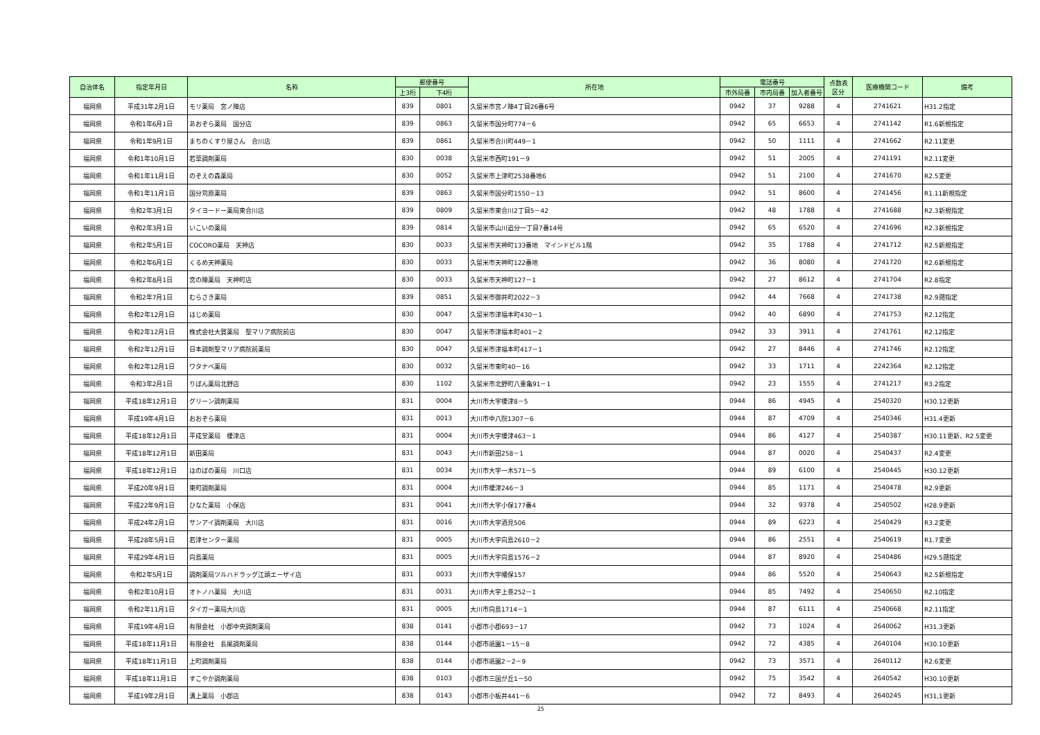| 自治体名 | 指定年月日 | 名称 | 郵便番号 | | 所在地 | 電話番号 | | | 点数表 区分 | 医療機関コード | 備考 |
| --- | --- | --- | --- | --- | --- | --- | --- | --- | --- | --- | --- |
| | | | 上3桁 | 下4桁 | | 市外局番 | 市内局番 | 加入者番号 | | | |
| 福岡県 | 平成31年2月1日 | モリ薬局 宮ノ陣店 | 839 | 0801 | 久留米市宮ノ陣4丁目26番6号 | 0942 | 37 | 9288 | 4 | 2741621 | H31.2指定 |
| 福岡県 | 令和1年6月1日 | あおぞら薬局 国分店 | 839 | 0863 | 久留米市国分町774－6 | 0942 | 65 | 6653 | 4 | 2741142 | R1.6新規指定 |
| 福岡県 | 令和1年9月1日 | まちのくすり屋さん 合川店 | 839 | 0861 | 久留米市合川町449－1 | 0942 | 50 | 1111 | 4 | 2741662 | R2.11変更 |
| 福岡県 | 令和1年10月1日 | 若草調剤薬局 | 830 | 0038 | 久留米市西町191－9 | 0942 | 51 | 2005 | 4 | 2741191 | R2.11変更 |
| 福岡県 | 令和1年11月1日 | のぞえの森薬局 | 830 | 0052 | 久留米市上津町2538番地6 | 0942 | 51 | 2100 | 4 | 2741670 | R2.5変更 |
| 福岡県 | 令和1年11月1日 | 国分苅原薬局 | 839 | 0863 | 久留米市国分町1550－13 | 0942 | 51 | 8600 | 4 | 2741456 | R1.11新規指定 |
| 福岡県 | 令和2年3月1日 | タイヨードー薬局東合川店 | 839 | 0809 | 久留米市東合川2丁目5－42 | 0942 | 48 | 1788 | 4 | 2741688 | R2.3新規指定 |
| 福岡県 | 令和2年3月1日 | いこいの薬局 | 839 | 0814 | 久留米市山川追分一丁目7番14号 | 0942 | 65 | 6520 | 4 | 2741696 | R2.3新規指定 |
| 福岡県 | 令和2年5月1日 | COCORO薬局 天神店 | 830 | 0033 | 久留米市天神町133番地 マインドビル1階 | 0942 | 35 | 1788 | 4 | 2741712 | R2.5新規指定 |
| 福岡県 | 令和2年6月1日 | くるめ天神薬局 | 830 | 0033 | 久留米市天神町122番地 | 0942 | 36 | 8080 | 4 | 2741720 | R2.6新規指定 |
| 福岡県 | 令和2年8月1日 | 宮の陣薬局 天神町店 | 830 | 0033 | 久留米市天神町127－1 | 0942 | 27 | 8612 | 4 | 2741704 | R2.8指定 |
| 福岡県 | 令和2年7月1日 | むらさき薬局 | 839 | 0851 | 久留米市御井町2022－3 | 0942 | 44 | 7668 | 4 | 2741738 | R2.9遡指定 |
| 福岡県 | 令和2年12月1日 | はじめ薬局 | 830 | 0047 | 久留米市津福本町430－1 | 0942 | 40 | 6890 | 4 | 2741753 | R2.12指定 |
| 福岡県 | 令和2年12月1日 | 株式会社大賀薬局 聖マリア病院前店 | 830 | 0047 | 久留米市津福本町401－2 | 0942 | 33 | 3911 | 4 | 2741761 | R2.12指定 |
| 福岡県 | 令和2年12月1日 | 日本調剤聖マリア病院前薬局 | 830 | 0047 | 久留米市津福本町417－1 | 0942 | 27 | 8446 | 4 | 2741746 | R2.12指定 |
| 福岡県 | 令和2年12月1日 | ワタナベ薬局 | 830 | 0032 | 久留米市東町40－16 | 0942 | 33 | 1711 | 4 | 2242364 | R2.12指定 |
| 福岡県 | 令和3年2月1日 | りぼん薬局北野店 | 830 | 1102 | 久留米市北野町八重亀91－1 | 0942 | 23 | 1555 | 4 | 2741217 | R3.2指定 |
| 福岡県 | 平成18年12月1日 | グリーン調剤薬局 | 831 | 0004 | 大川市大字榎津8－5 | 0944 | 86 | 4945 | 4 | 2540320 | H30.12更新 |
| 福岡県 | 平成19年4月1日 | おおぞら薬局 | 831 | 0013 | 大川市中八院1307－6 | 0944 | 87 | 4709 | 4 | 2540346 | H31.4更新 |
| 福岡県 | 平成18年12月1日 | 平成堂薬局 榎津店 | 831 | 0004 | 大川市大字榎津463－1 | 0944 | 86 | 4127 | 4 | 2540387 | H30.11更新、R2.5変更 |
| 福岡県 | 平成18年12月1日 | 新田薬局 | 831 | 0043 | 大川市新田258－1 | 0944 | 87 | 0020 | 4 | 2540437 | R2.4変更 |
| 福岡県 | 平成18年12月1日 | ほのぼの薬局 川口店 | 831 | 0034 | 大川市大字一木571－5 | 0944 | 89 | 6100 | 4 | 2540445 | H30.12更新 |
| 福岡県 | 平成20年9月1日 | 東町調剤薬局 | 831 | 0004 | 大川市榎津246－3 | 0944 | 85 | 1171 | 4 | 2540478 | R2.9更新 |
| 福岡県 | 平成22年9月1日 | ひなた薬局 小保店 | 831 | 0041 | 大川市大字小保177番4 | 0944 | 32 | 9378 | 4 | 2540502 | H28.9更新 |
| 福岡県 | 平成24年2月1日 | サンアイ調剤薬局 大川店 | 831 | 0016 | 大川市大字酒見506 | 0944 | 89 | 6223 | 4 | 2540429 | R3.2変更 |
| 福岡県 | 平成28年5月1日 | 若津センター薬局 | 831 | 0005 | 大川市大字向島2610－2 | 0944 | 86 | 2551 | 4 | 2540619 | R1.7変更 |
| 福岡県 | 平成29年4月1日 | 向島薬局 | 831 | 0005 | 大川市大字向島1576－2 | 0944 | 87 | 8920 | 4 | 2540486 | H29.5遡指定 |
| 福岡県 | 令和2年5月1日 | 調剤薬局ツルハドラッグ江頭エーザイ店 | 831 | 0033 | 大川市大字幡保157 | 0944 | 86 | 5520 | 4 | 2540643 | R2.5新規指定 |
| 福岡県 | 令和2年10月1日 | オトノハ薬局 大川店 | 831 | 0031 | 大川市大字上巻252－1 | 0944 | 85 | 7492 | 4 | 2540650 | R2.10指定 |
| 福岡県 | 令和2年11月1日 | タイガー薬局大川店 | 831 | 0005 | 大川市向島1714－1 | 0944 | 87 | 6111 | 4 | 2540668 | R2.11指定 |
| 福岡県 | 平成19年4月1日 | 有限会社 小郡中央調剤薬局 | 838 | 0141 | 小郡市小郡693－17 | 0942 | 73 | 1024 | 4 | 2640062 | H31.3更新 |
| 福岡県 | 平成18年11月1日 | 有限会社 長尾調剤薬局 | 838 | 0144 | 小郡市祇園1－15－8 | 0942 | 72 | 4385 | 4 | 2640104 | H30.10更新 |
| 福岡県 | 平成18年11月1日 | 上町調剤薬局 | 838 | 0144 | 小郡市祇園2－2－9 | 0942 | 73 | 3571 | 4 | 2640112 | R2.6変更 |
| 福岡県 | 平成18年11月1日 | すこやか調剤薬局 | 838 | 0103 | 小郡市三国が丘1－50 | 0942 | 75 | 3542 | 4 | 2640542 | H30.10更新 |
| 福岡県 | 平成19年2月1日 | 溝上薬局 小郡店 | 838 | 0143 | 小郡市小板井441－6 | 0942 | 72 | 8493 | 4 | 2640245 | H31,1更新 |
25